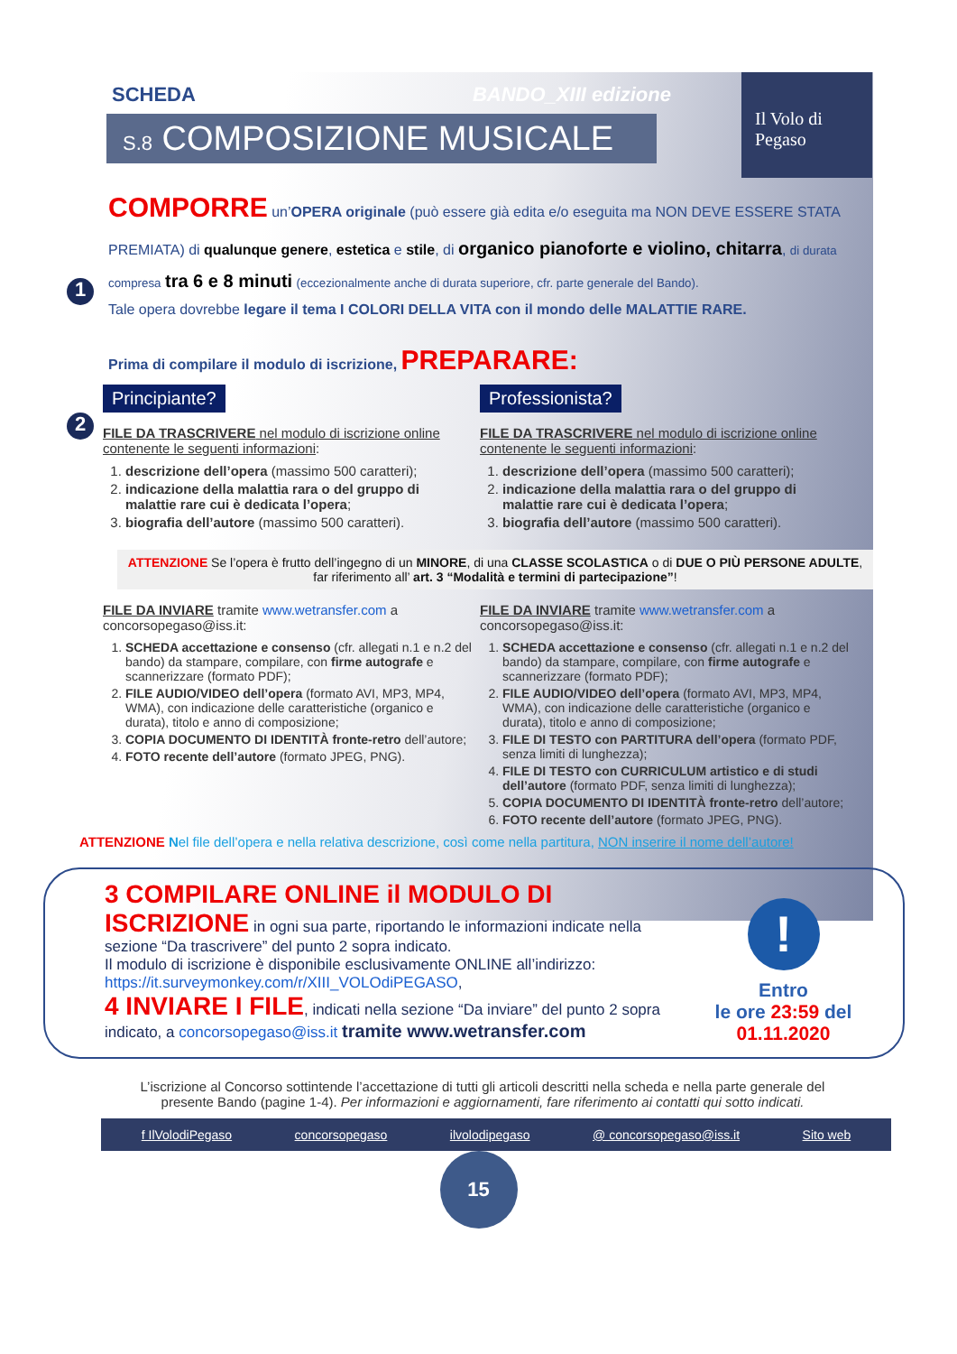Il Volo di Pegaso
SCHEDA BANDO_XIII edizione
S.8 COMPOSIZIONE MUSICALE
1
COMPORRE un’OPERA originale (può essere già edita e/o eseguita ma NON DEVE ESSERE STATA PREMIATA) di qualunque genere, estetica e stile, di organico pianoforte e violino, chitarra, di durata compresa tra 6 e 8 minuti (eccezionalmente anche di durata superiore, cfr. parte generale del Bando).
Tale opera dovrebbe legare il tema I COLORI DELLA VITA con il mondo delle MALATTIE RARE.
2
Prima di compilare il modulo di iscrizione, PREPARARE:
Principiante? Professionista?
FILE DA TRASCRIVERE nel modulo di iscrizione online contenente le seguenti informazioni:
1. descrizione dell’opera (massimo 500 caratteri);
2. indicazione della malattia rara o del gruppo di malattie rare cui è dedicata l’opera;
3. biografia dell’autore (massimo 500 caratteri).
FILE DA TRASCRIVERE nel modulo di iscrizione online contenente le seguenti informazioni:
1. descrizione dell’opera (massimo 500 caratteri);
2. indicazione della malattia rara o del gruppo di malattie rare cui è dedicata l’opera;
3. biografia dell’autore (massimo 500 caratteri).
ATTENZIONE Se l’opera è frutto dell’ingegno di un MINORE, di una CLASSE SCOLASTICA o di DUE O PIÙ PERSONE ADULTE, far riferimento all’ art. 3 “Modalità e termini di partecipazione”!
FILE DA INVIARE tramite www.wetransfer.com a concorsopegaso@iss.it:
1. SCHEDA accettazione e consenso (cfr. allegati n.1 e n.2 del bando) da stampare, compilare, con firme autografe e scannerizzare (formato PDF);
2. FILE AUDIO/VIDEO dell’opera (formato AVI, MP3, MP4, WMA), con indicazione delle caratteristiche (organico e durata), titolo e anno di composizione;
3. COPIA DOCUMENTO DI IDENTITÀ fronte-retro dell’autore;
4. FOTO recente dell’autore (formato JPEG, PNG).
FILE DA INVIARE tramite www.wetransfer.com a concorsopegaso@iss.it:
1. SCHEDA accettazione e consenso (cfr. allegati n.1 e n.2 del bando) da stampare, compilare, con firme autografe e scannerizzare (formato PDF);
2. FILE AUDIO/VIDEO dell’opera (formato AVI, MP3, MP4, WMA), con indicazione delle caratteristiche (organico e durata), titolo e anno di composizione;
3. FILE DI TESTO con PARTITURA dell’opera (formato PDF, senza limiti di lunghezza);
4. FILE DI TESTO con CURRICULUM artistico e di studi dell’autore (formato PDF, senza limiti di lunghezza);
5. COPIA DOCUMENTO DI IDENTITÀ fronte-retro dell’autore;
6. FOTO recente dell’autore (formato JPEG, PNG).
ATTENZIONE Nel file dell’opera e nella relativa descrizione, così come nella partitura, NON inserire il nome dell’autore!
3 COMPILARE ONLINE il MODULO DI ISCRIZIONE in ogni sua parte, riportando le informazioni indicate nella sezione “Da trascrivere” del punto 2 sopra indicato.
Il modulo di iscrizione è disponibile esclusivamente ONLINE all’indirizzo: https://it.surveymonkey.com/r/XIII_VOLOdiPEGASO,
4 INVIARE I FILE, indicati nella sezione “Da inviare” del punto 2 sopra indicato, a concorsopegaso@iss.it tramite www.wetransfer.com
!
Entro
le ore 23:59 del
01.11.2020
L’iscrizione al Concorso sottintende l’accettazione di tutti gli articoli descritti nella scheda e nella parte generale del presente Bando (pagine 1-4). Per informazioni e aggiornamenti, fare riferimento ai contatti qui sotto indicati.
f IlVolodiPegaso concorsopegaso ilvolodipegaso @ concorsopegaso@iss.it Sito web
15